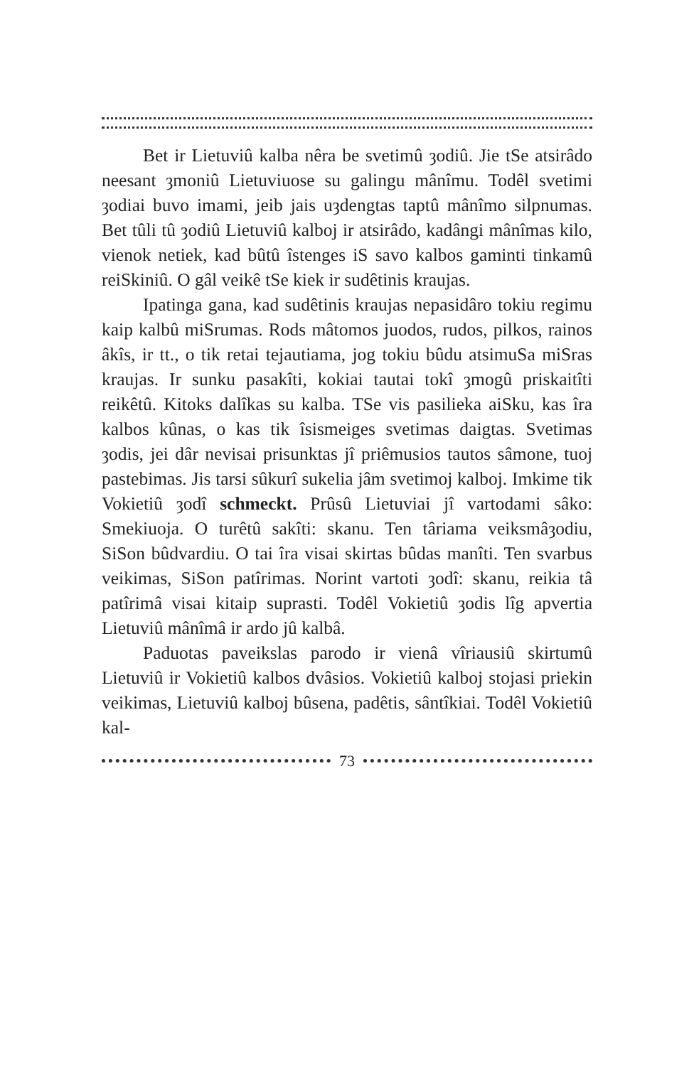Bet ir Lietuviû kalba nêra be svetimû ȝodiû. Jie tSe atsirâdo neesant ȝmoniû Lietuviuose su galingu mânîmu. Todêl svetimi ȝodiai buvo imami, jeib jais uȝdengtas taptû mânîmo silpnumas. Bet tûli tû ȝodiû Lietuviû kalboj ir atsirâdo, kadângi mânîmas kilo, vienok netiek, kad bûtû îstenges iS savo kalbos gaminti tinkamû reiSkiniû. O gâl veikê tSe kiek ir sudêtinis kraujas.
Ipatinga gana, kad sudêtinis kraujas nepasidâro tokiu regimu kaip kalbû miSrumas. Rods mâtomos juodos, rudos, pilkos, rainos âkîs, ir tt., o tik retai tejautiama, jog tokiu bûdu atsimuSa miSras kraujas. Ir sunku pasakîti, kokiai tautai tokî ȝmogû priskaitîti reikêtû. Kitoks dalîkas su kalba. TSe vis pasilieka aiSku, kas îra kalbos kûnas, o kas tik îsismeiges svetimas daigtas. Svetimas ȝodis, jei dâr nevisai prisunktas jî priêmusios tautos sâmone, tuoj pastebimas. Jis tarsi sûkurî sukelia jâm svetimoj kalboj. Imkime tik Vokietiû ȝodî schmeckt. Prûsû Lietuviai jî vartodami sâko: Smekiuoja. O turêtû sakîti: skanu. Ten târiama veiksmâȝodiu, SiSon bûdvardiu. O tai îra visai skirtas bûdas manîti. Ten svarbus veikimas, SiSon patîrimas. Norint vartoti ȝodî: skanu, reikia tâ patîrimâ visai kitaip suprasti. Todêl Vokietiû ȝodis lîg apvertia Lietuviû mânîmâ ir ardo jû kalbâ.
Paduotas paveikslas parodo ir vienâ vîriausiû skirtumû Lietuviû ir Vokietiû kalbos dvâsios. Vokietiû kalboj stojasi priekin veikimas, Lietuviû kalboj bûsena, padêtis, sântîkiai. Todêl Vokietiû kal-
73